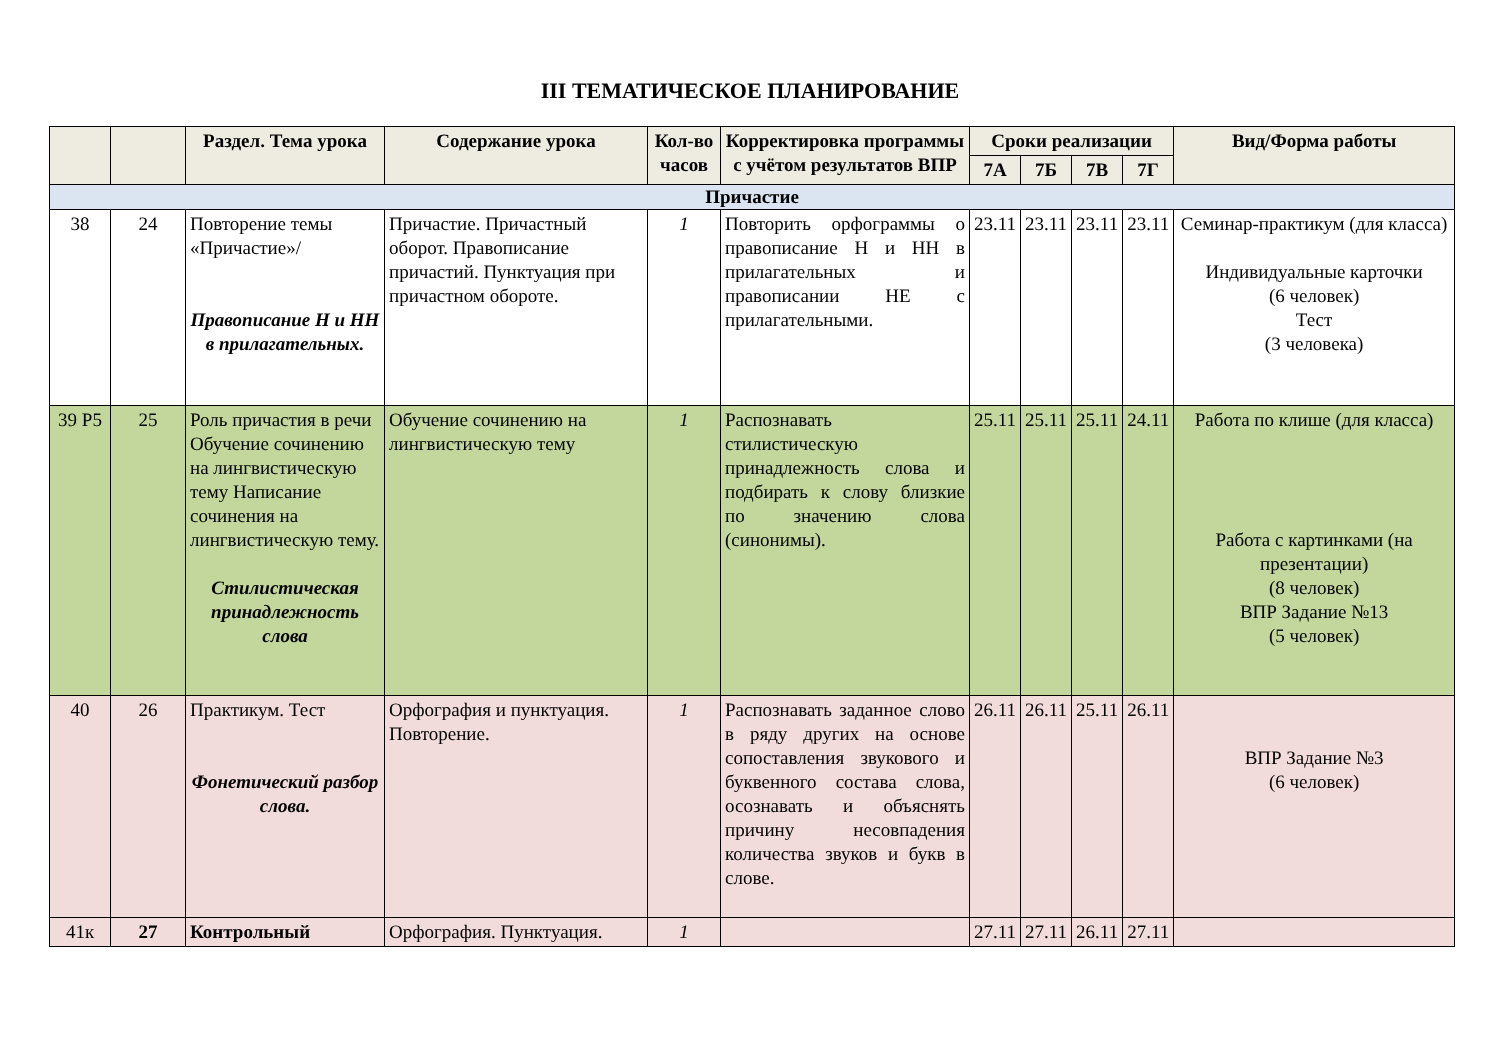III ТЕМАТИЧЕСКОЕ ПЛАНИРОВАНИЕ
| | | Раздел. Тема урока | Содержание урока | Кол-во часов | Корректировка программы с учётом результатов ВПР | Сроки реализации | | | | Вид/Форма работы |
| --- | --- | --- | --- | --- | --- | --- | --- | --- | --- | --- |
| | | | | | | 7А | 7Б | 7В | 7Г | |
| Причастие | | | | | | | | | | |
| 38 | 24 | Повторение темы «Причастие»/ Правописание Н и НН в прилагательных. | Причастие. Причастный оборот. Правописание причастий. Пунктуация при причастном обороте. | 1 | Повторить орфограммы о правописание Н и НН в прилагательных и правописании НЕ с прилагательными. | 23.11 | 23.11 | 23.11 | 23.11 | Семинар-практикум (для класса) Индивидуальные карточки (6 человек) Тест (3 человека) |
| 39 Р5 | 25 | Роль причастия в речи Обучение сочинению на лингвистическую тему Написание сочинения на лингвистическую тему. Стилистическая принадлежность слова | Обучение сочинению на лингвистическую тему | 1 | Распознавать стилистическую принадлежность слова и подбирать к слову близкие по значению слова (синонимы). | 25.11 | 25.11 | 25.11 | 24.11 | Работа по клише (для класса) Работа с картинками (на презентации) (8 человек) ВПР Задание №13 (5 человек) |
| 40 | 26 | Практикум. Тест Фонетический разбор слова. | Орфография и пунктуация. Повторение. | 1 | Распознавать заданное слово в ряду других на основе сопоставления звукового и буквенного состава слова, осознавать и объяснять причину несовпадения количества звуков и букв в слове. | 26.11 | 26.11 | 25.11 | 26.11 | ВПР Задание №3 (6 человек) |
| 41к | 27 | Контрольный | Орфография. Пунктуация. | 1 | | 27.11 | 27.11 | 26.11 | 27.11 | |